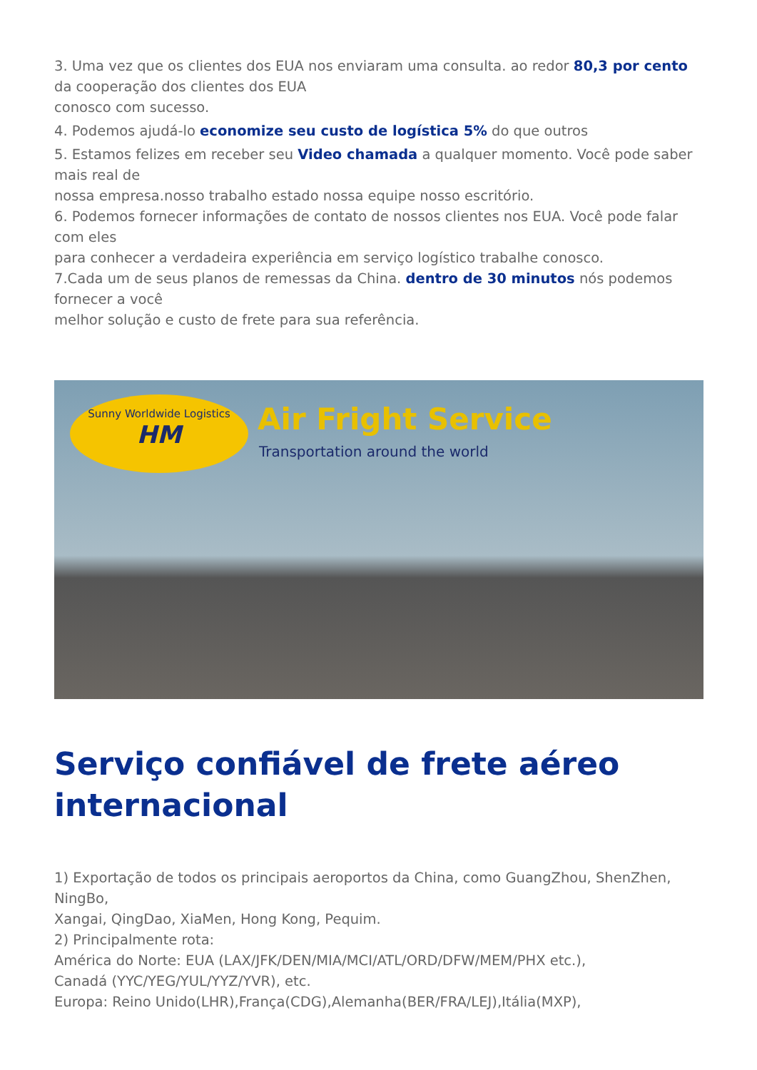3. Uma vez que os clientes dos EUA nos enviaram uma consulta. ao redor 80,3 por cento da cooperação dos clientes dos EUA
conosco com sucesso.
4. Podemos ajudá-lo economize seu custo de logística 5% do que outros
5. Estamos felizes em receber seu Video chamada a qualquer momento. Você pode saber mais real de
nossa empresa.nosso trabalho estado nossa equipe nosso escritório.
6. Podemos fornecer informações de contato de nossos clientes nos EUA. Você pode falar com eles
para conhecer a verdadeira experiência em serviço logístico trabalhe conosco.
7.Cada um de seus planos de remessas da China. dentro de 30 minutos nós podemos fornecer a você
melhor solução e custo de frete para sua referência.
Sunny Worldwide Logistics
HM
Air Fright Service
Transportation around the world
Serviço confiável de frete aéreo internacional
1) Exportação de todos os principais aeroportos da China, como GuangZhou, ShenZhen, NingBo,
Xangai, QingDao, XiaMen, Hong Kong, Pequim.
2) Principalmente rota:
América do Norte: EUA (LAX/JFK/DEN/MIA/MCI/ATL/ORD/DFW/MEM/PHX etc.),
Canadá (YYC/YEG/YUL/YYZ/YVR), etc.
Europa: Reino Unido(LHR),França(CDG),Alemanha(BER/FRA/LEJ),Itália(MXP),